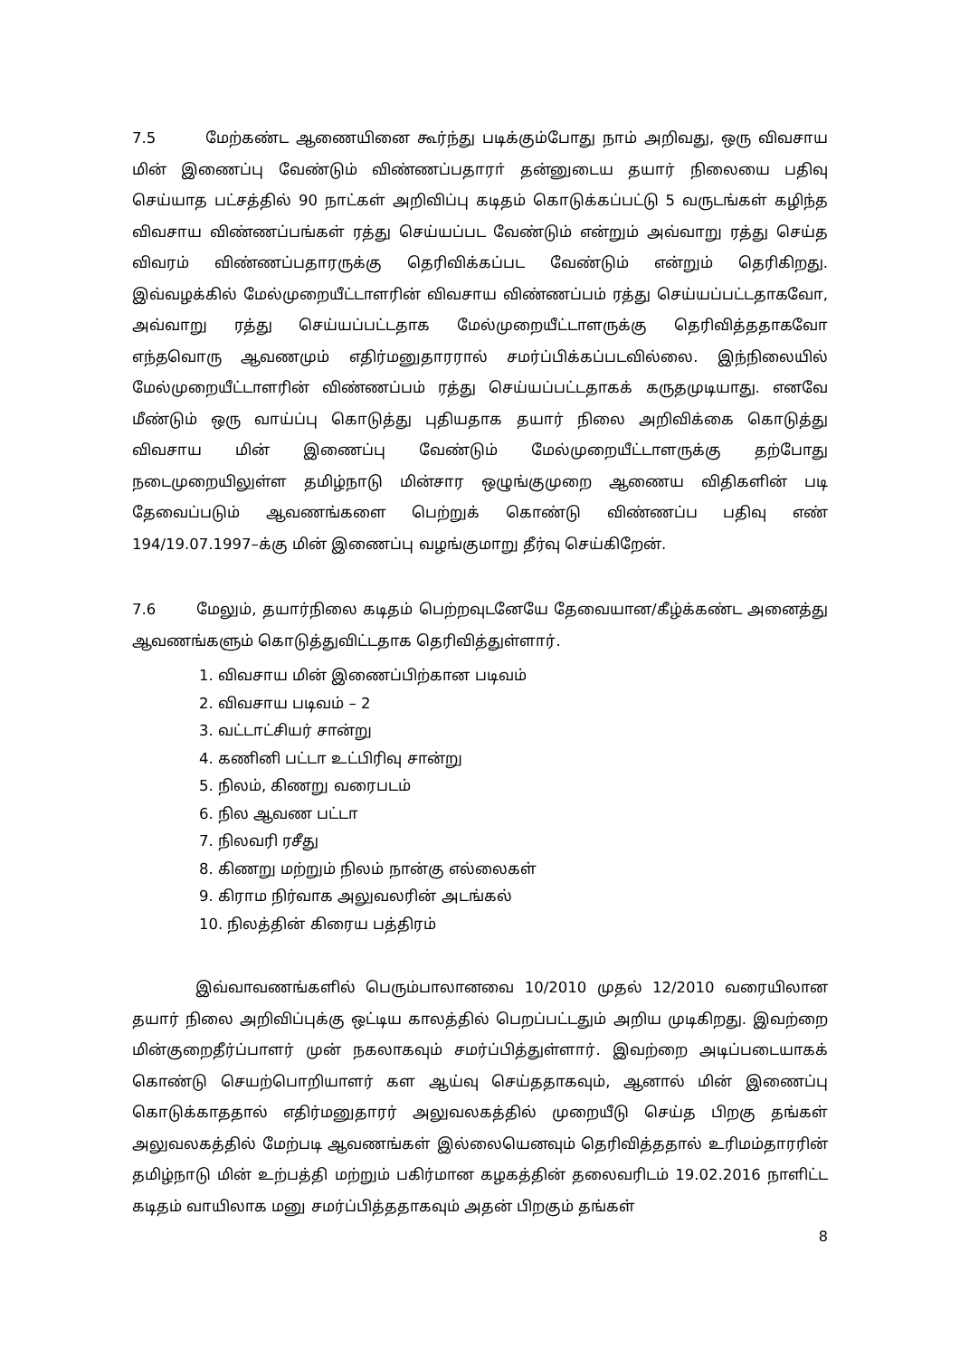7.5 மேற்கண்ட ஆணையினை கூர்ந்து படிக்கும்போது நாம் அறிவது, ஒரு விவசாய மின் இணைப்பு வேண்டும் விண்ணப்பதாரா் தன்னுடைய தயார் நிலையை பதிவு செய்யாத பட்சத்தில் 90 நாட்கள் அறிவிப்பு கடிதம் கொடுக்கப்பட்டு 5 வருடங்கள் கழிந்த விவசாய விண்ணப்பங்கள் ரத்து செய்யப்பட வேண்டும் என்றும் அவ்வாறு ரத்து செய்த விவரம் விண்ணப்பதாரருக்கு தெரிவிக்கப்பட வேண்டும் என்றும் தெரிகிறது. இவ்வழக்கில் மேல்முறையீட்டாளரின் விவசாய விண்ணப்பம் ரத்து செய்யப்பட்டதாகவோ, அவ்வாறு ரத்து செய்யப்பட்டதாக மேல்முறையீட்டாளருக்கு தெரிவித்ததாகவோ எந்தவொரு ஆவணமும் எதிர்மனுதாரரால் சமர்ப்பிக்கப்படவில்லை. இந்நிலையில் மேல்முறையீட்டாளரின் விண்ணப்பம் ரத்து செய்யப்பட்டதாகக் கருதமுடியாது. எனவே மீண்டும் ஒரு வாய்ப்பு கொடுத்து புதியதாக தயார் நிலை அறிவிக்கை கொடுத்து விவசாய மின் இணைப்பு வேண்டும் மேல்முறையீட்டாளருக்கு தற்போது நடைமுறையிலுள்ள தமிழ்நாடு மின்சார ஒழுங்குமுறை ஆணைய விதிகளின் படி தேவைப்படும் ஆவணங்களை பெற்றுக் கொண்டு விண்ணப்ப பதிவு எண் 194/19.07.1997–க்கு மின் இணைப்பு வழங்குமாறு தீர்வு செய்கிறேன்.
7.6 மேலும், தயார்நிலை கடிதம் பெற்றவுடனேயே தேவையான/கீழ்க்கண்ட அனைத்து ஆவணங்களும் கொடுத்துவிட்டதாக தெரிவித்துள்ளார்.
1. விவசாய மின் இணைப்பிற்கான படிவம்
2. விவசாய படிவம் – 2
3. வட்டாட்சியர் சான்று
4. கணினி பட்டா உட்பிரிவு சான்று
5. நிலம், கிணறு வரைபடம்
6. நில ஆவண பட்டா
7. நிலவரி ரசீது
8. கிணறு மற்றும் நிலம் நான்கு எல்லைகள்
9. கிராம நிர்வாக அலுவலரின் அடங்கல்
10. நிலத்தின் கிரைய பத்திரம்
இவ்வாவணங்களில் பெரும்பாலானவை 10/2010 முதல் 12/2010 வரையிலான தயார் நிலை அறிவிப்புக்கு ஒட்டிய காலத்தில் பெறப்பட்டதும் அறிய முடிகிறது. இவற்றை மின்குறைதீர்ப்பாளர் முன் நகலாகவும் சமர்ப்பித்துள்ளார். இவற்றை அடிப்படையாகக் கொண்டு செயற்பொறியாளர் கள ஆய்வு செய்ததாகவும், ஆனால் மின் இணைப்பு கொடுக்காததால் எதிர்மனுதாரர் அலுவலகத்தில் முறையீடு செய்த பிறகு தங்கள் அலுவலகத்தில் மேற்படி ஆவணங்கள் இல்லையெனவும் தெரிவித்ததால் உரிமம்தாரரின் தமிழ்நாடு மின் உற்பத்தி மற்றும் பகிர்மான கழகத்தின் தலைவரிடம் 19.02.2016 நாளிட்ட கடிதம் வாயிலாக மனு சமர்ப்பித்ததாகவும் அதன் பிறகும் தங்கள்
8